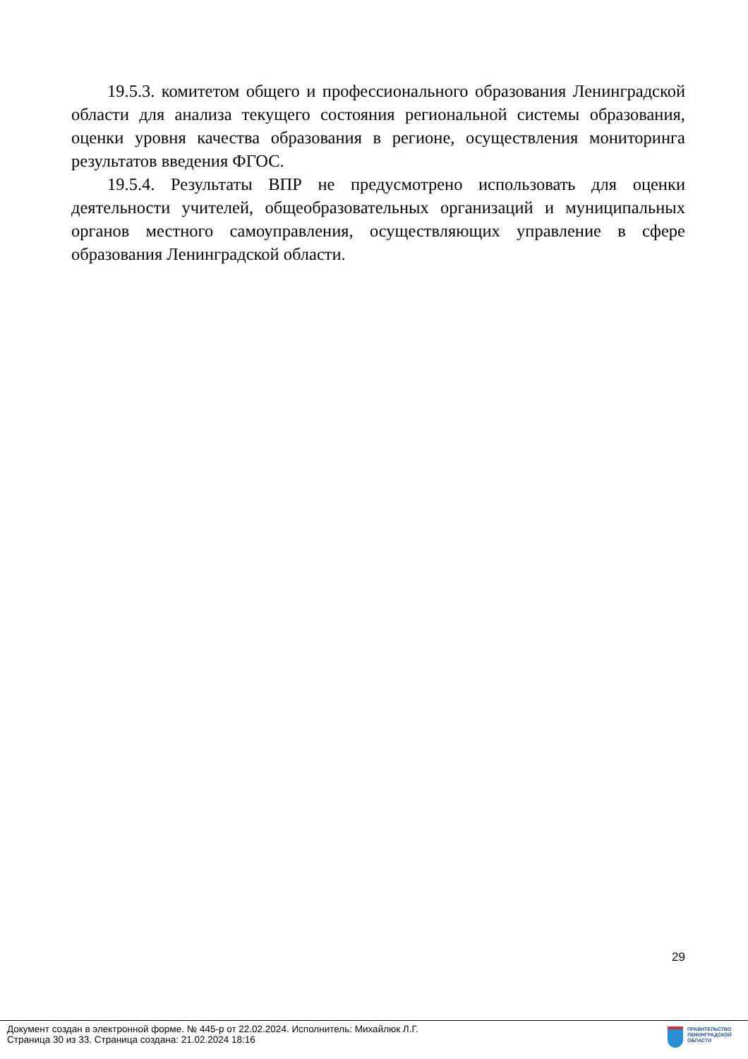19.5.3. комитетом общего и профессионального образования Ленинградской области для анализа текущего состояния региональной системы образования, оценки уровня качества образования в регионе, осуществления мониторинга результатов введения ФГОС.
19.5.4. Результаты ВПР не предусмотрено использовать для оценки деятельности учителей, общеобразовательных организаций и муниципальных органов местного самоуправления, осуществляющих управление в сфере образования Ленинградской области.
29
Документ создан в электронной форме. № 445-р от 22.02.2024. Исполнитель: Михайлюк Л.Г.
Страница 30 из 33. Страница создана: 21.02.2024 18:16
ПРАВИТЕЛЬСТВО
ЛЕНИНГРАДСКОЙ
ОБЛАСТИ